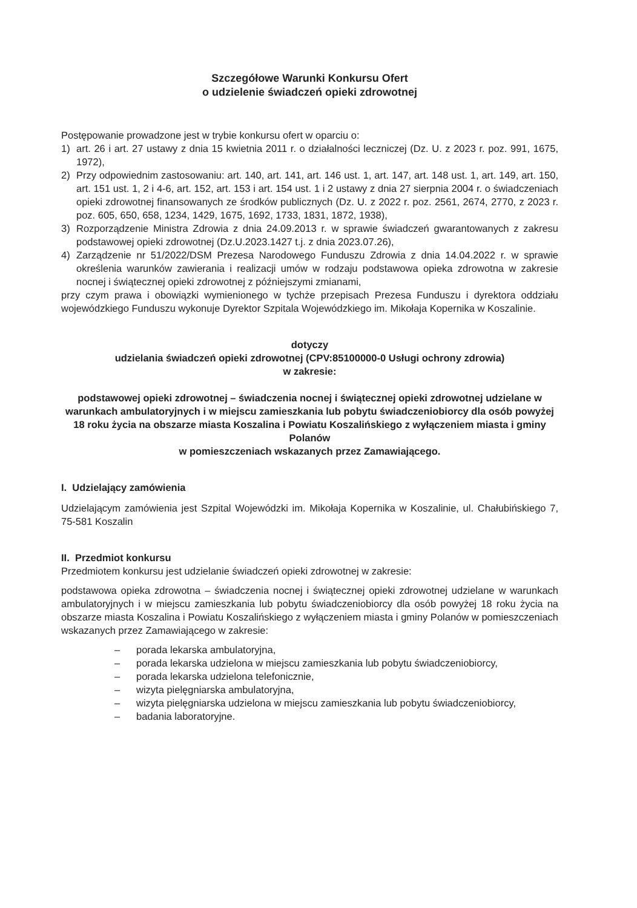Szczegółowe Warunki Konkursu Ofert
o udzielenie świadczeń opieki zdrowotnej
Postępowanie prowadzone jest w trybie konkursu ofert w oparciu o:
1) art. 26 i art. 27 ustawy z dnia 15 kwietnia 2011 r. o działalności leczniczej (Dz. U. z 2023 r. poz. 991, 1675, 1972),
2) Przy odpowiednim zastosowaniu: art. 140, art. 141, art. 146 ust. 1, art. 147, art. 148 ust. 1, art. 149, art. 150, art. 151 ust. 1, 2 i 4-6, art. 152, art. 153 i art. 154 ust. 1 i 2 ustawy z dnia 27 sierpnia 2004 r. o świadczeniach opieki zdrowotnej finansowanych ze środków publicznych (Dz. U. z 2022 r. poz. 2561, 2674, 2770, z 2023 r. poz. 605, 650, 658, 1234, 1429, 1675, 1692, 1733, 1831, 1872, 1938),
3) Rozporządzenie Ministra Zdrowia z dnia 24.09.2013 r. w sprawie świadczeń gwarantowanych z zakresu podstawowej opieki zdrowotnej (Dz.U.2023.1427 t.j. z dnia 2023.07.26),
4) Zarządzenie nr 51/2022/DSM Prezesa Narodowego Funduszu Zdrowia z dnia 14.04.2022 r. w sprawie określenia warunków zawierania i realizacji umów w rodzaju podstawowa opieka zdrowotna w zakresie nocnej i świątecznej opieki zdrowotnej z późniejszymi zmianami,
przy czym prawa i obowiązki wymienionego w tychże przepisach Prezesa Funduszu i dyrektora oddziału wojewódzkiego Funduszu wykonuje Dyrektor Szpitala Wojewódzkiego im. Mikołaja Kopernika w Koszalinie.
dotyczy
udzielania świadczeń opieki zdrowotnej (CPV:85100000-0 Usługi ochrony zdrowia)
w zakresie:
podstawowej opieki zdrowotnej – świadczenia nocnej i świątecznej opieki zdrowotnej udzielane w warunkach ambulatoryjnych i w miejscu zamieszkania lub pobytu świadczeniobiorcy dla osób powyżej 18 roku życia na obszarze miasta Koszalina i Powiatu Koszalińskiego z wyłączeniem miasta i gminy Polanów
w pomieszczeniach wskazanych przez Zamawiającego.
I. Udzielający zamówienia
Udzielającym zamówienia jest Szpital Wojewódzki im. Mikołaja Kopernika w Koszalinie, ul. Chałubińskiego 7, 75-581 Koszalin
II. Przedmiot konkursu
Przedmiotem konkursu jest udzielanie świadczeń opieki zdrowotnej w zakresie:
podstawowa opieka zdrowotna – świadczenia nocnej i świątecznej opieki zdrowotnej udzielane w warunkach ambulatoryjnych i w miejscu zamieszkania lub pobytu świadczeniobiorcy dla osób powyżej 18 roku życia na obszarze miasta Koszalina i Powiatu Koszalińskiego z wyłączeniem miasta i gminy Polanów w pomieszczeniach wskazanych przez Zamawiającego w zakresie:
– porada lekarska ambulatoryjna,
– porada lekarska udzielona w miejscu zamieszkania lub pobytu świadczeniobiorcy,
– porada lekarska udzielona telefonicznie,
– wizyta pielęgniarska ambulatoryjna,
– wizyta pielęgniarska udzielona w miejscu zamieszkania lub pobytu świadczeniobiorcy,
– badania laboratoryjne.